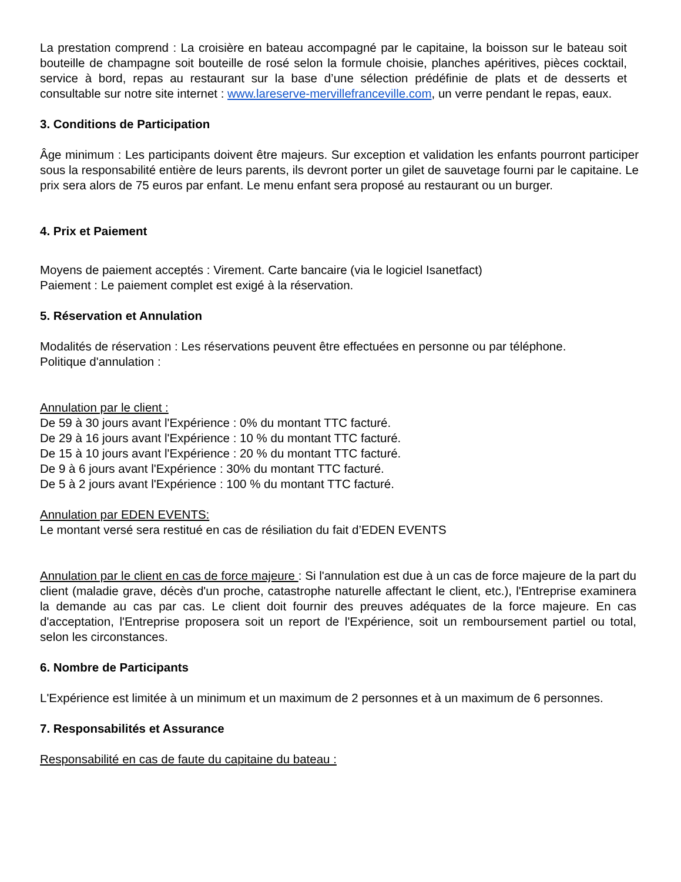La prestation comprend : La croisière en bateau accompagné par le capitaine, la boisson sur le bateau soit bouteille de champagne soit bouteille de rosé selon la formule choisie, planches apéritives, pièces cocktail, service à bord, repas au restaurant sur la base d’une sélection prédéfinie de plats et de desserts et consultable sur notre site internet : www.lareserve-mervillefranceville.com, un verre pendant le repas, eaux.
3. Conditions de Participation
Âge minimum : Les participants doivent être majeurs. Sur exception et validation les enfants pourront participer sous la responsabilité entière de leurs parents, ils devront porter un gilet de sauvetage fourni par le capitaine. Le prix sera alors de 75 euros par enfant. Le menu enfant sera proposé au restaurant ou un burger.
4. Prix et Paiement
Moyens de paiement acceptés : Virement. Carte bancaire (via le logiciel Isanetfact)
Paiement : Le paiement complet est exigé à la réservation.
5. Réservation et Annulation
Modalités de réservation : Les réservations peuvent être effectuées en personne ou par téléphone.
Politique d'annulation :
Annulation par le client :
De 59 à 30 jours avant l'Expérience : 0% du montant TTC facturé.
De 29 à 16 jours avant l'Expérience : 10 % du montant TTC facturé.
De 15 à 10 jours avant l'Expérience : 20 % du montant TTC facturé.
De 9 à 6 jours avant l'Expérience : 30% du montant TTC facturé.
De 5 à 2 jours avant l'Expérience : 100 % du montant TTC facturé.
Annulation par EDEN EVENTS:
Le montant versé sera restitué en cas de résiliation du fait d’EDEN EVENTS
Annulation par le client en cas de force majeure : Si l'annulation est due à un cas de force majeure de la part du client (maladie grave, décès d'un proche, catastrophe naturelle affectant le client, etc.), l'Entreprise examinera la demande au cas par cas. Le client doit fournir des preuves adéquates de la force majeure. En cas d'acceptation, l'Entreprise proposera soit un report de l'Expérience, soit un remboursement partiel ou total, selon les circonstances.
6. Nombre de Participants
L'Expérience est limitée à un minimum et un maximum de 2 personnes et à un maximum de 6 personnes.
7. Responsabilités et Assurance
Responsabilité en cas de faute du capitaine du bateau :